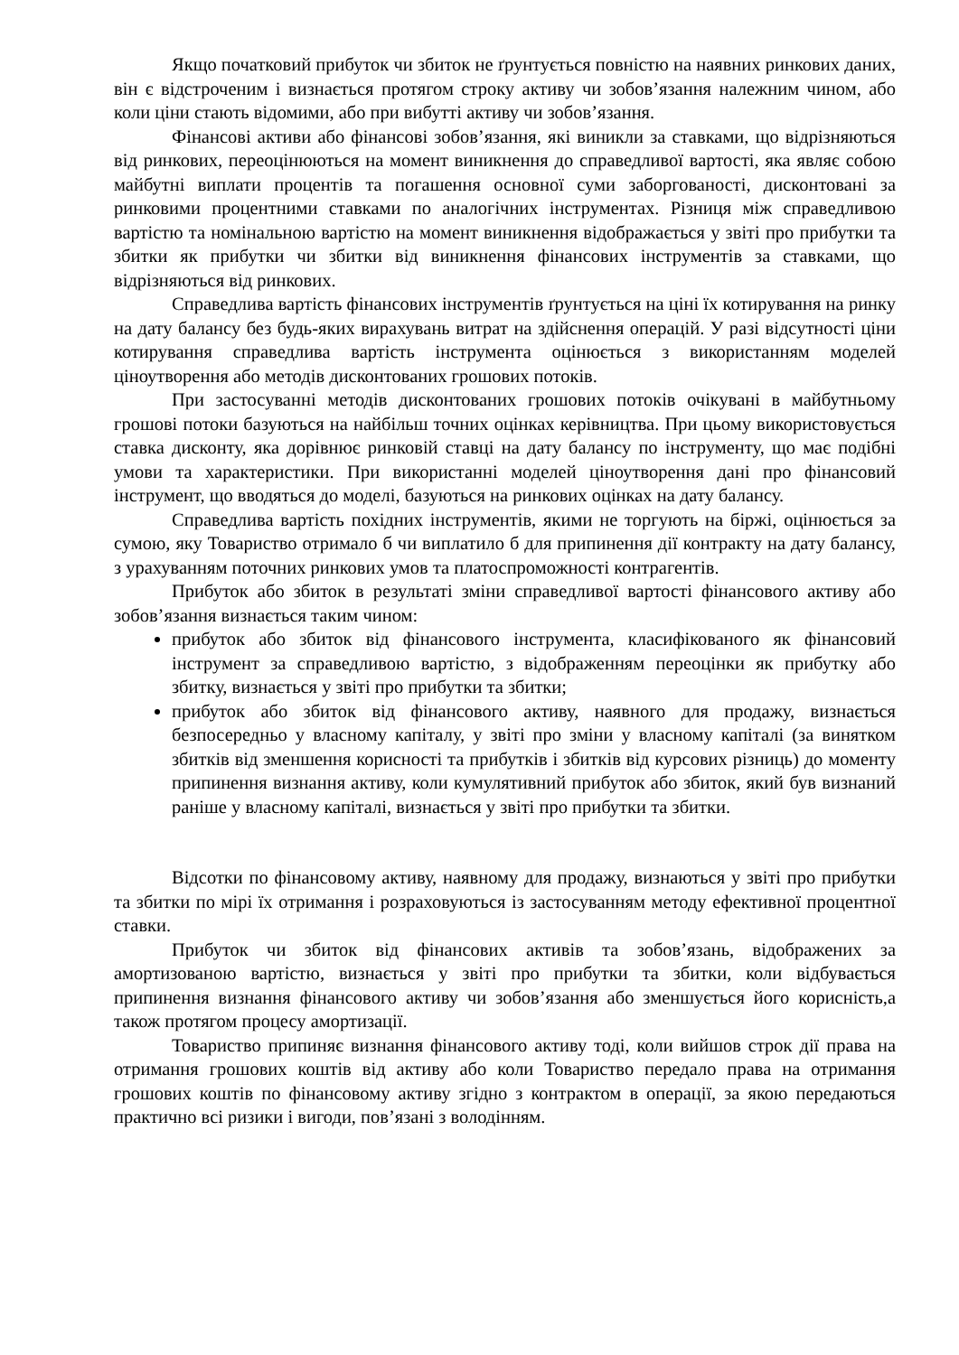Якщо початковий прибуток чи збиток не ґрунтується повністю на наявних ринкових даних, він є відстроченим і визнається протягом строку активу чи зобов’язання належним чином, або коли ціни стають відомими, або при вибутті активу чи зобов’язання.
Фінансові активи або фінансові зобов’язання, які виникли за ставками, що відрізняються від ринкових, переоцінюються на момент виникнення до справедливої вартості, яка являє собою майбутні виплати процентів та погашення основної суми заборгованості, дисконтовані за ринковими процентними ставками по аналогічних інструментах. Різниця між справедливою вартістю та номінальною вартістю на момент виникнення відображається у звіті про прибутки та збитки як прибутки чи збитки від виникнення фінансових інструментів за ставками, що відрізняються від ринкових.
Справедлива вартість фінансових інструментів ґрунтується на ціні їх котирування на ринку на дату балансу без будь-яких вирахувань витрат на здійснення операцій. У разі відсутності ціни котирування справедлива вартість інструмента оцінюється з використанням моделей ціноутворення або методів дисконтованих грошових потоків.
При застосуванні методів дисконтованих грошових потоків очікувані в майбутньому грошові потоки базуються на найбільш точних оцінках керівництва. При цьому використовується ставка дисконту, яка дорівнює ринковій ставці на дату балансу по інструменту, що має подібні умови та характеристики. При використанні моделей ціноутворення дані про фінансовий інструмент, що вводяться до моделі, базуються на ринкових оцінках на дату балансу.
Справедлива вартість похідних інструментів, якими не торгують на біржі, оцінюється за сумою, яку Товариство отримало б чи виплатило б для припинення дії контракту на дату балансу, з урахуванням поточних ринкових умов та платоспроможності контрагентів.
Прибуток або збиток в результаті зміни справедливої вартості фінансового активу або зобов’язання визнається таким чином:
прибуток або збиток від фінансового інструмента, класифікованого як фінансовий інструмент за справедливою вартістю, з відображенням переоцінки як прибутку або збитку, визнається у звіті про прибутки та збитки;
прибуток або збиток від фінансового активу, наявного для продажу, визнається безпосередньо у власному капіталу, у звіті про зміни у власному капіталі (за винятком збитків від зменшення корисності та прибутків і збитків від курсових різниць) до моменту припинення визнання активу, коли кумулятивний прибуток або збиток, який був визнаний раніше у власному капіталі, визнається у звіті про прибутки та збитки.
Відсотки по фінансовому активу, наявному для продажу, визнаються у звіті про прибутки та збитки по мірі їх отримання і розраховуються із застосуванням методу ефективної процентної ставки.
Прибуток чи збиток від фінансових активів та зобов’язань, відображених за амортизованою вартістю, визнається у звіті про прибутки та збитки, коли відбувається припинення визнання фінансового активу чи зобов’язання або зменшується його корисність,а також протягом процесу амортизації.
Товариство припиняє визнання фінансового активу тоді, коли вийшов строк дії права на отримання грошових коштів від активу або коли Товариство передало права на отримання грошових коштів по фінансовому активу згідно з контрактом в операції, за якою передаються практично всі ризики і вигоди, пов’язані з володінням.